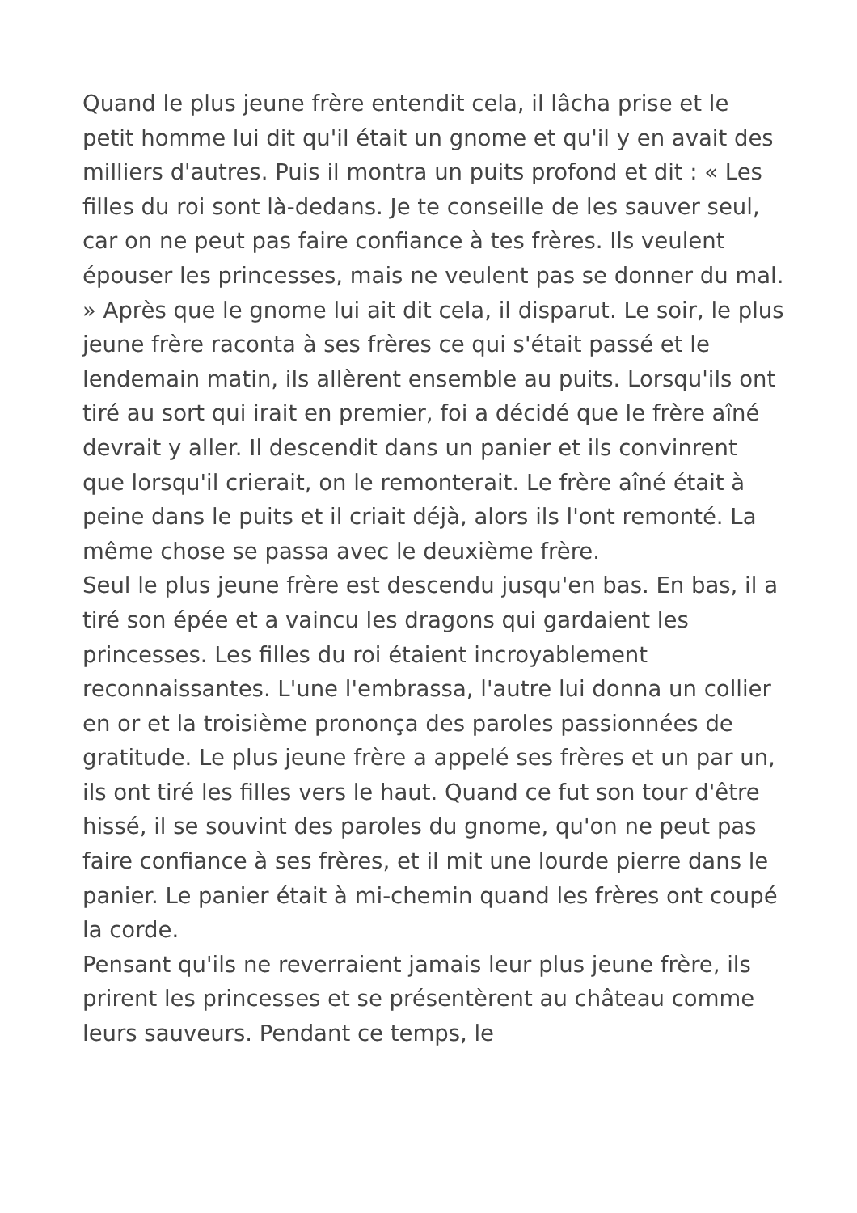Quand le plus jeune frère entendit cela, il lâcha prise et le petit homme lui dit qu'il était un gnome et qu'il y en avait des milliers d'autres. Puis il montra un puits profond et dit : « Les filles du roi sont là-dedans. Je te conseille de les sauver seul, car on ne peut pas faire confiance à tes frères. Ils veulent épouser les princesses, mais ne veulent pas se donner du mal. » Après que le gnome lui ait dit cela, il disparut. Le soir, le plus jeune frère raconta à ses frères ce qui s'était passé et le lendemain matin, ils allèrent ensemble au puits. Lorsqu'ils ont tiré au sort qui irait en premier, foi a décidé que le frère aîné devrait y aller. Il descendit dans un panier et ils convinrent que lorsqu'il crierait, on le remonterait. Le frère aîné était à peine dans le puits et il criait déjà, alors ils l'ont remonté. La même chose se passa avec le deuxième frère.
Seul le plus jeune frère est descendu jusqu'en bas. En bas, il a tiré son épée et a vaincu les dragons qui gardaient les princesses. Les filles du roi étaient incroyablement reconnaissantes. L'une l'embrassa, l'autre lui donna un collier en or et la troisième prononça des paroles passionnées de gratitude. Le plus jeune frère a appelé ses frères et un par un, ils ont tiré les filles vers le haut. Quand ce fut son tour d'être hissé, il se souvint des paroles du gnome, qu'on ne peut pas faire confiance à ses frères, et il mit une lourde pierre dans le panier. Le panier était à mi-chemin quand les frères ont coupé la corde.
Pensant qu'ils ne reverraient jamais leur plus jeune frère, ils prirent les princesses et se présentèrent au château comme leurs sauveurs. Pendant ce temps, le